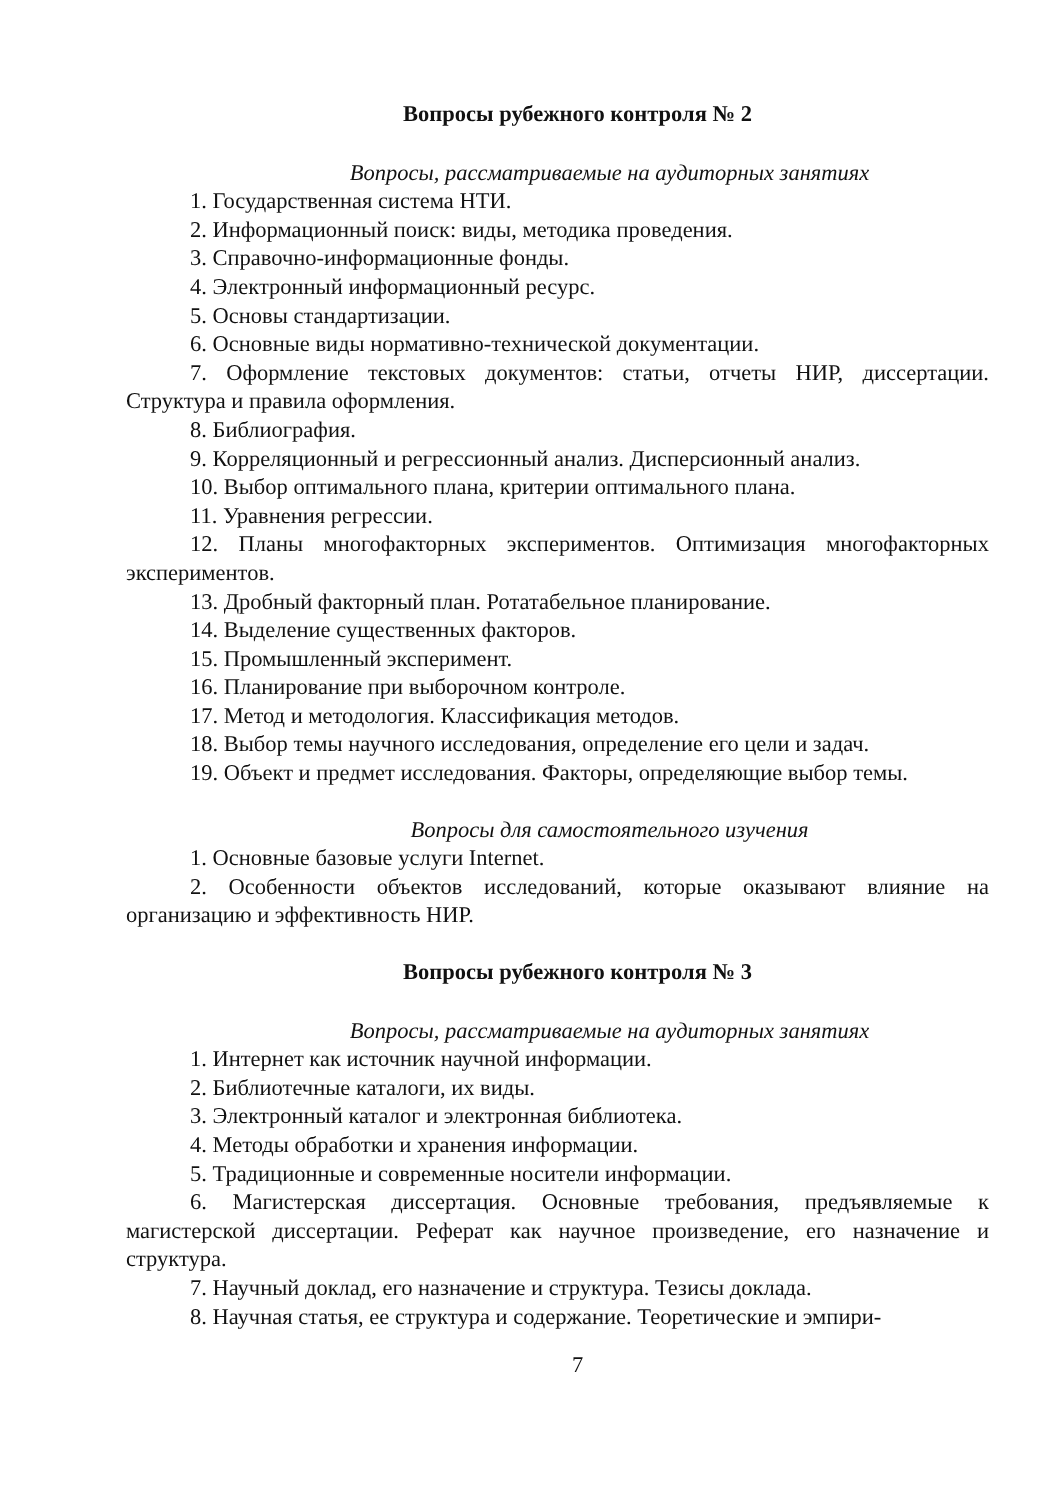Вопросы рубежного контроля № 2
Вопросы, рассматриваемые на аудиторных занятиях
1. Государственная система НТИ.
2. Информационный поиск: виды, методика проведения.
3. Справочно-информационные фонды.
4. Электронный информационный ресурс.
5. Основы стандартизации.
6. Основные виды нормативно-технической документации.
7. Оформление текстовых документов: статьи, отчеты НИР, диссертации. Структура и правила оформления.
8. Библиография.
9. Корреляционный и регрессионный анализ. Дисперсионный анализ.
10. Выбор оптимального плана, критерии оптимального плана.
11. Уравнения регрессии.
12. Планы многофакторных экспериментов. Оптимизация многофакторных экспериментов.
13. Дробный факторный план. Ротатабельное планирование.
14. Выделение существенных факторов.
15. Промышленный эксперимент.
16. Планирование при выборочном контроле.
17. Метод и методология. Классификация методов.
18. Выбор темы научного исследования, определение его цели и задач.
19. Объект и предмет исследования. Факторы, определяющие выбор темы.
Вопросы для самостоятельного изучения
1. Основные базовые услуги Internet.
2. Особенности объектов исследований, которые оказывают влияние на организацию и эффективность НИР.
Вопросы рубежного контроля № 3
Вопросы, рассматриваемые на аудиторных занятиях
1. Интернет как источник научной информации.
2. Библиотечные каталоги, их виды.
3. Электронный каталог и электронная библиотека.
4. Методы обработки и хранения информации.
5. Традиционные и современные носители информации.
6. Магистерская диссертация. Основные требования, предъявляемые к магистерской диссертации. Реферат как научное произведение, его назначение и структура.
7. Научный доклад, его назначение и структура. Тезисы доклада.
8. Научная статья, ее структура и содержание. Теоретические и эмпири-
7